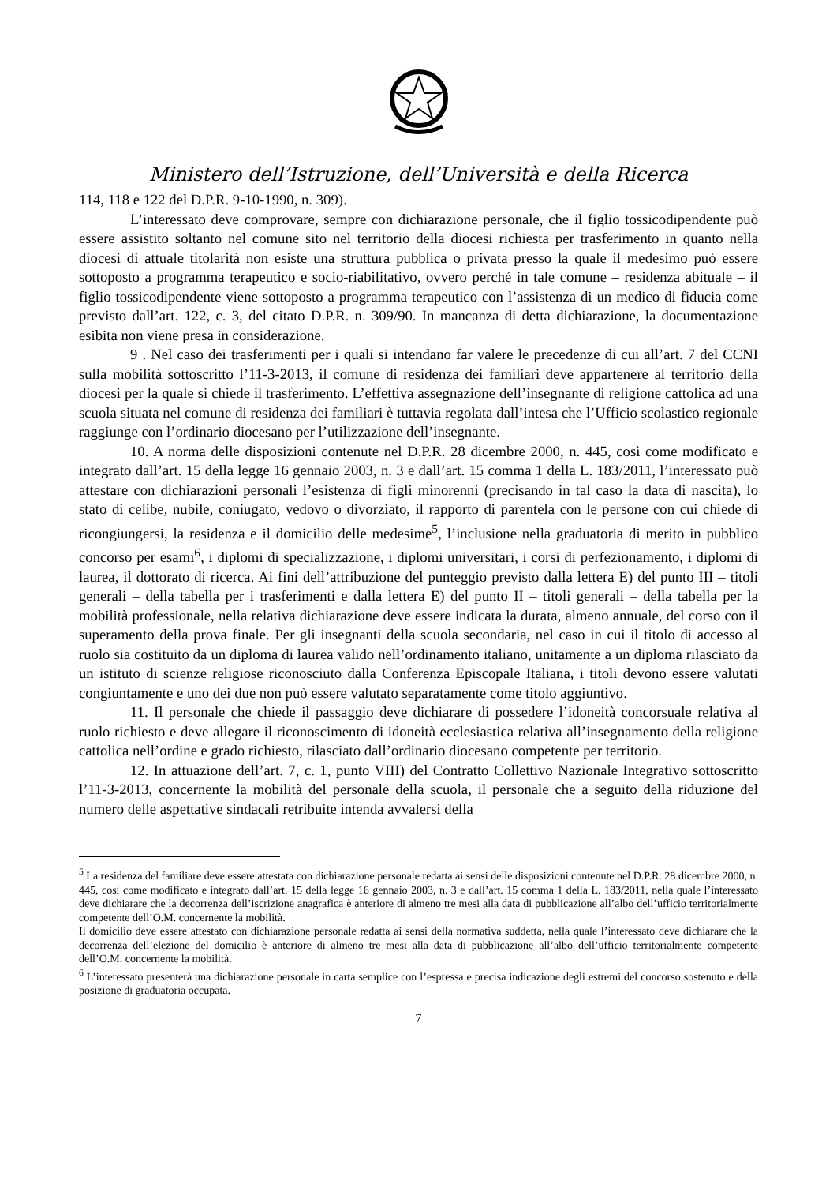Ministero dell’Istruzione, dell’Università e della Ricerca
114, 118 e 122 del D.P.R. 9-10-1990, n. 309).
L’interessato deve comprovare, sempre con dichiarazione personale, che il figlio tossicodipendente può essere assistito soltanto nel comune sito nel territorio della diocesi richiesta per trasferimento in quanto nella diocesi di attuale titolarità non esiste una struttura pubblica o privata presso la quale il medesimo può essere sottoposto a programma terapeutico e socio-riabilitativo, ovvero perché in tale comune – residenza abituale – il figlio tossicodipendente viene sottoposto a programma terapeutico con l’assistenza di un medico di fiducia come previsto dall’art. 122, c. 3, del citato D.P.R. n. 309/90. In mancanza di detta dichiarazione, la documentazione esibita non viene presa in considerazione.
9 . Nel caso dei trasferimenti per i quali si intendano far valere le precedenze di cui all’art. 7 del CCNI sulla mobilità sottoscritto l’11-3-2013, il comune di residenza dei familiari deve appartenere al territorio della diocesi per la quale si chiede il trasferimento. L’effettiva assegnazione dell’insegnante di religione cattolica ad una scuola situata nel comune di residenza dei familiari è tuttavia regolata dall’intesa che l’Ufficio scolastico regionale raggiunge con l’ordinario diocesano per l’utilizzazione dell’insegnante.
10. A norma delle disposizioni contenute nel D.P.R. 28 dicembre 2000, n. 445, così come modificato e integrato dall’art. 15 della legge 16 gennaio 2003, n. 3 e dall’art. 15 comma 1 della L. 183/2011, l’interessato può attestare con dichiarazioni personali l’esistenza di figli minorenni (precisando in tal caso la data di nascita), lo stato di celibe, nubile, coniugato, vedovo o divorziato, il rapporto di parentela con le persone con cui chiede di ricongiungersi, la residenza e il domicilio delle medesime<sup>5</sup>, l’inclusione nella graduatoria di merito in pubblico concorso per esami<sup>6</sup>, i diplomi di specializzazione, i diplomi universitari, i corsi di perfezionamento, i diplomi di laurea, il dottorato di ricerca. Ai fini dell’attribuzione del punteggio previsto dalla lettera E) del punto III – titoli generali – della tabella per i trasferimenti e dalla lettera E) del punto II – titoli generali – della tabella per la mobilità professionale, nella relativa dichiarazione deve essere indicata la durata, almeno annuale, del corso con il superamento della prova finale. Per gli insegnanti della scuola secondaria, nel caso in cui il titolo di accesso al ruolo sia costituito da un diploma di laurea valido nell’ordinamento italiano, unitamente a un diploma rilasciato da un istituto di scienze religiose riconosciuto dalla Conferenza Episcopale Italiana, i titoli devono essere valutati congiuntamente e uno dei due non può essere valutato separatamente come titolo aggiuntivo.
11. Il personale che chiede il passaggio deve dichiarare di possedere l’idoneità concorsuale relativa al ruolo richiesto e deve allegare il riconoscimento di idoneità ecclesiastica relativa all’insegnamento della religione cattolica nell’ordine e grado richiesto, rilasciato dall’ordinario diocesano competente per territorio.
12. In attuazione dell’art. 7, c. 1, punto VIII) del Contratto Collettivo Nazionale Integrativo sottoscritto l’11-3-2013, concernente la mobilità del personale della scuola, il personale che a seguito della riduzione del numero delle aspettative sindacali retribuite intenda avvalersi della
<sup>5</sup> La residenza del familiare deve essere attestata con dichiarazione personale redatta ai sensi delle disposizioni contenute nel D.P.R. 28 dicembre 2000, n. 445, così come modificato e integrato dall’art. 15 della legge 16 gennaio 2003, n. 3 e dall’art. 15 comma 1 della L. 183/2011, nella quale l’interessato deve dichiarare che la decorrenza dell’iscrizione anagrafica è anteriore di almeno tre mesi alla data di pubblicazione all’albo dell’ufficio territorialmente competente dell’O.M. concernente la mobilità.
Il domicilio deve essere attestato con dichiarazione personale redatta ai sensi della normativa suddetta, nella quale l’interessato deve dichiarare che la decorrenza dell’elezione del domicilio è anteriore di almeno tre mesi alla data di pubblicazione all’albo dell’ufficio territorialmente competente dell’O.M. concernente la mobilità.
<sup>6</sup> L’interessato presenterà una dichiarazione personale in carta semplice con l’espressa e precisa indicazione degli estremi del concorso sostenuto e della posizione di graduatoria occupata.
7